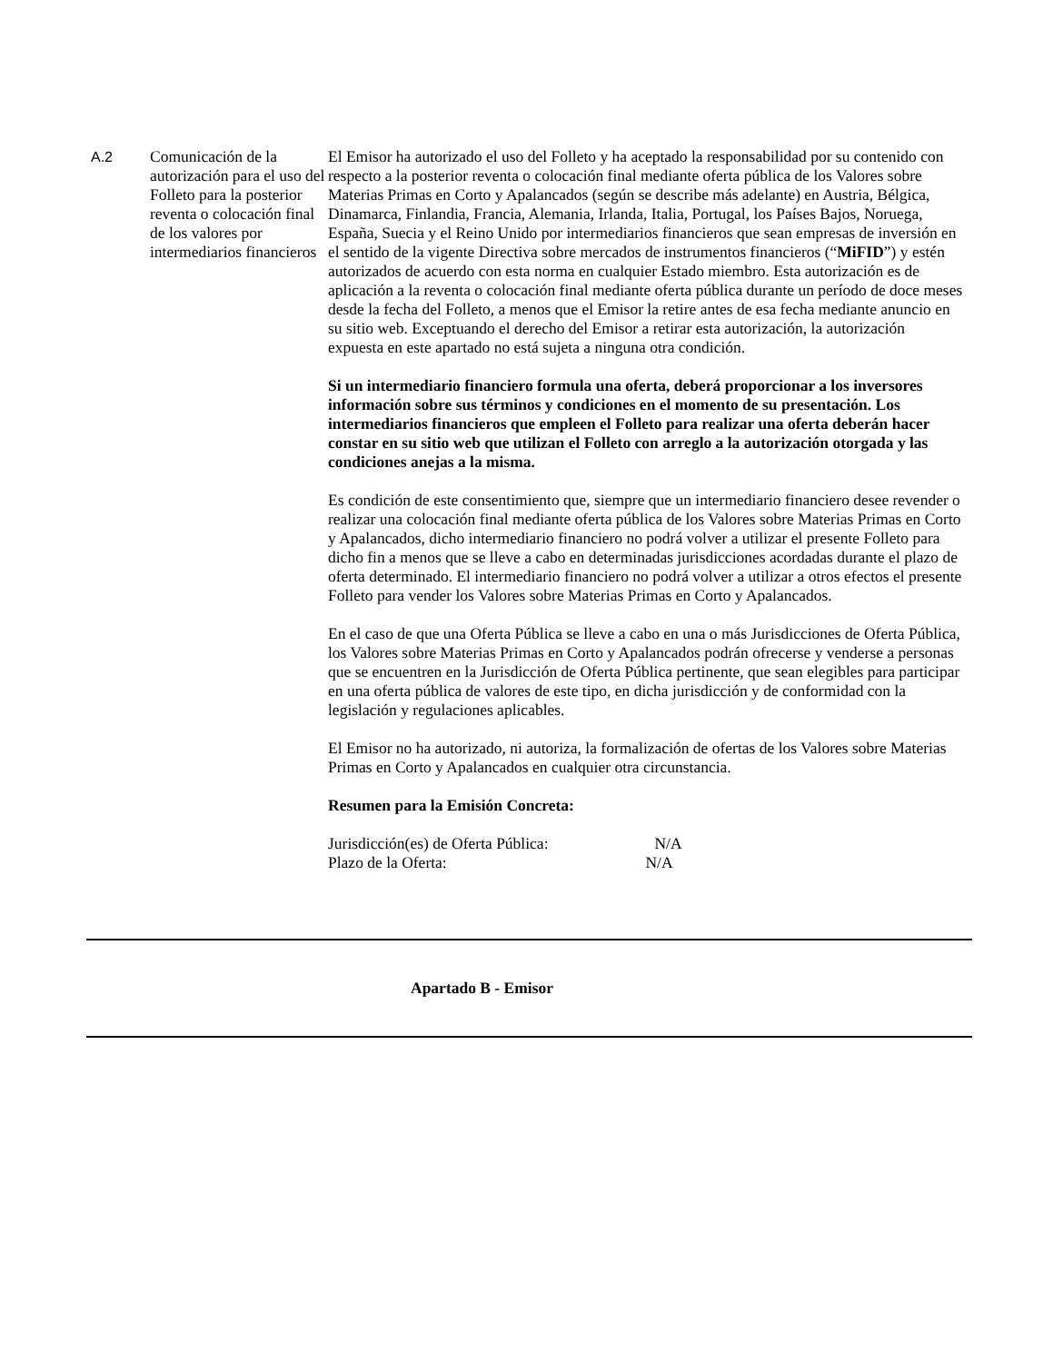A.2 Comunicación de la autorización para el uso del Folleto para la posterior reventa o colocación final de los valores por intermediarios financieros
El Emisor ha autorizado el uso del Folleto y ha aceptado la responsabilidad por su contenido con respecto a la posterior reventa o colocación final mediante oferta pública de los Valores sobre Materias Primas en Corto y Apalancados (según se describe más adelante) en Austria, Bélgica, Dinamarca, Finlandia, Francia, Alemania, Irlanda, Italia, Portugal, los Países Bajos, Noruega, España, Suecia y el Reino Unido por intermediarios financieros que sean empresas de inversión en el sentido de la vigente Directiva sobre mercados de instrumentos financieros (“MiFID”) y estén autorizados de acuerdo con esta norma en cualquier Estado miembro. Esta autorización es de aplicación a la reventa o colocación final mediante oferta pública durante un período de doce meses desde la fecha del Folleto, a menos que el Emisor la retire antes de esa fecha mediante anuncio en su sitio web. Exceptuando el derecho del Emisor a retirar esta autorización, la autorización expuesta en este apartado no está sujeta a ninguna otra condición.
Si un intermediario financiero formula una oferta, deberá proporcionar a los inversores información sobre sus términos y condiciones en el momento de su presentación. Los intermediarios financieros que empleen el Folleto para realizar una oferta deberán hacer constar en su sitio web que utilizan el Folleto con arreglo a la autorización otorgada y las condiciones anejas a la misma.
Es condición de este consentimiento que, siempre que un intermediario financiero desee revender o realizar una colocación final mediante oferta pública de los Valores sobre Materias Primas en Corto y Apalancados, dicho intermediario financiero no podrá volver a utilizar el presente Folleto para dicho fin a menos que se lleve a cabo en determinadas jurisdicciones acordadas durante el plazo de oferta determinado. El intermediario financiero no podrá volver a utilizar a otros efectos el presente Folleto para vender los Valores sobre Materias Primas en Corto y Apalancados.
En el caso de que una Oferta Pública se lleve a cabo en una o más Jurisdicciones de Oferta Pública, los Valores sobre Materias Primas en Corto y Apalancados podrán ofrecerse y venderse a personas que se encuentren en la Jurisdicción de Oferta Pública pertinente, que sean elegibles para participar en una oferta pública de valores de este tipo, en dicha jurisdicción y de conformidad con la legislación y regulaciones aplicables.
El Emisor no ha autorizado, ni autoriza, la formalización de ofertas de los Valores sobre Materias Primas en Corto y Apalancados en cualquier otra circunstancia.
Resumen para la Emisión Concreta:
Jurisdicción(es) de Oferta Pública: N/A
Plazo de la Oferta: N/A
Apartado B - Emisor